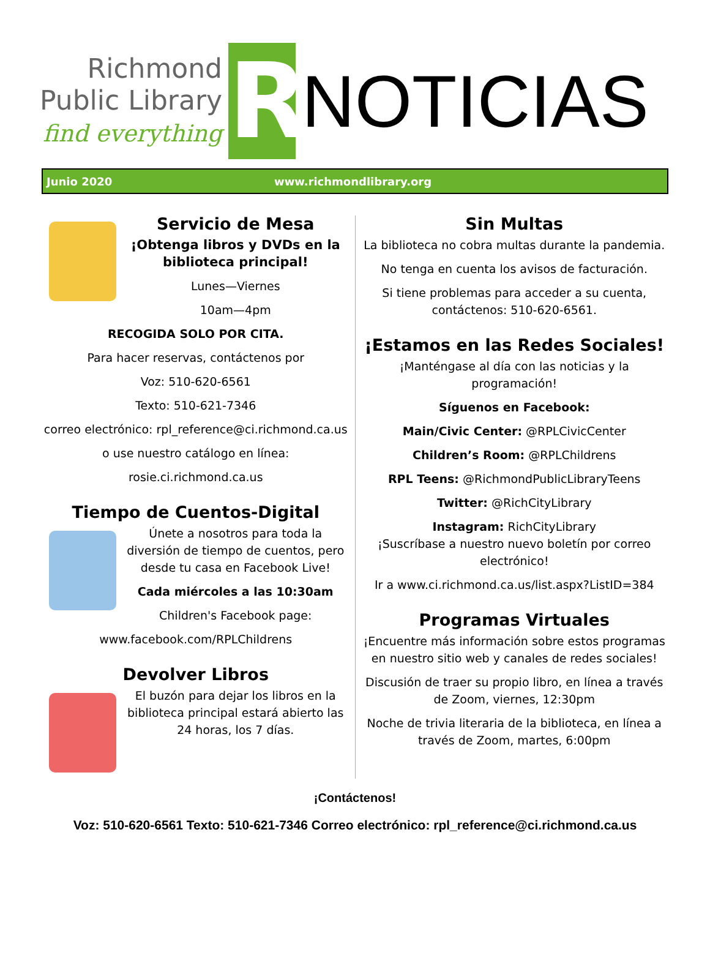Richmond
Public Library
find everything
R
NOTICIAS
Junio 2020 www.richmondlibrary.org
Servicio de Mesa
¡Obtenga libros y DVDs en la biblioteca principal!
Lunes—Viernes
10am—4pm
RECOGIDA SOLO POR CITA.
Para hacer reservas, contáctenos por
Voz: 510-620-6561
Texto: 510-621-7346
correo electrónico: rpl_reference@ci.richmond.ca.us
o use nuestro catálogo en línea:
rosie.ci.richmond.ca.us
Tiempo de Cuentos-Digital
Únete a nosotros para toda la diversión de tiempo de cuentos, pero desde tu casa en Facebook Live!
Cada miércoles a las 10:30am
Children's Facebook page:
www.facebook.com/RPLChildrens
Devolver Libros
El buzón para dejar los libros en la biblioteca principal estará abierto las 24 horas, los 7 días.
Sin Multas
La biblioteca no cobra multas durante la pandemia.
No tenga en cuenta los avisos de facturación.
Si tiene problemas para acceder a su cuenta, contáctenos: 510-620-6561.
¡Estamos en las Redes Sociales!
¡Manténgase al día con las noticias y la programación!
Síguenos en Facebook:
Main/Civic Center: @RPLCivicCenter
Children’s Room: @RPLChildrens
RPL Teens: @RichmondPublicLibraryTeens
Twitter: @RichCityLibrary
Instagram: RichCityLibrary
¡Suscríbase a nuestro nuevo boletín por correo electrónico!
Ir a www.ci.richmond.ca.us/list.aspx?ListID=384
Programas Virtuales
¡Encuentre más información sobre estos programas en nuestro sitio web y canales de redes sociales!
Discusión de traer su propio libro, en línea a través de Zoom, viernes, 12:30pm
Noche de trivia literaria de la biblioteca, en línea a través de Zoom, martes, 6:00pm
¡Contáctenos!
Voz: 510-620-6561 Texto: 510-621-7346 Correo electrónico: rpl_reference@ci.richmond.ca.us